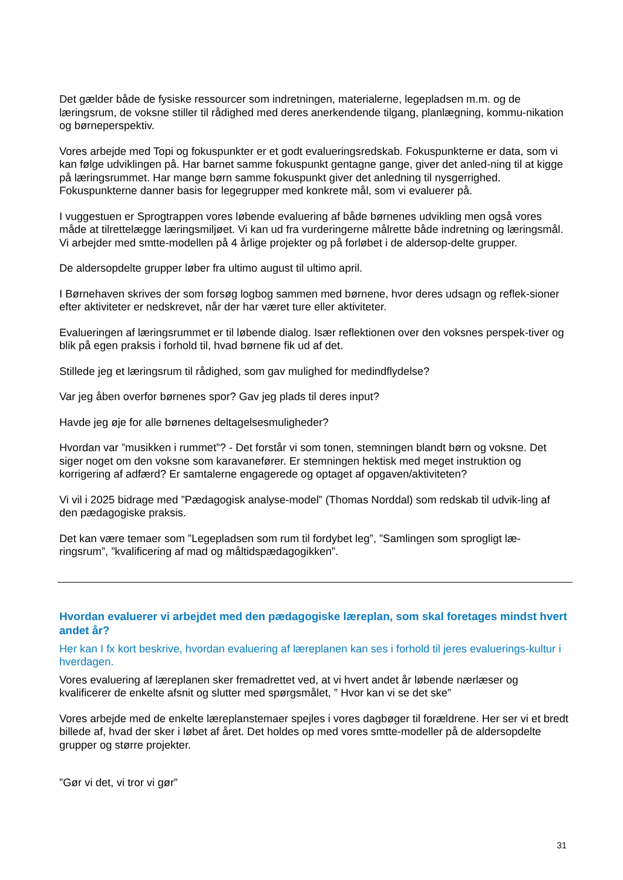Det gælder både de fysiske ressourcer som indretningen, materialerne, legepladsen m.m. og de læringsrum, de voksne stiller til rådighed med deres anerkendende tilgang, planlægning, kommu-nikation og børneperspektiv.
Vores arbejde med Topi og fokuspunkter er et godt evalueringsredskab. Fokuspunkterne er data, som vi kan følge udviklingen på. Har barnet samme fokuspunkt gentagne gange, giver det anled-ning til at kigge på læringsrummet. Har mange børn samme fokuspunkt giver det anledning til nysgerrighed. Fokuspunkterne danner basis for legegrupper med konkrete mål, som vi evaluerer på.
I vuggestuen er Sprogtrappen vores løbende evaluering af både børnenes udvikling men også vores måde at tilrettelægge læringsmiljøet. Vi kan ud fra vurderingerne målrette både indretning og læringsmål. Vi arbejder med smtte-modellen på 4 årlige projekter og på forløbet i de aldersop-delte grupper.
De aldersopdelte grupper løber fra ultimo august til ultimo april.
I Børnehaven skrives der som forsøg logbog sammen med børnene, hvor deres udsagn og reflek-sioner efter aktiviteter er nedskrevet, når der har været ture eller aktiviteter.
Evalueringen af læringsrummet er til løbende dialog. Især reflektionen over den voksnes perspek-tiver og blik på egen praksis i forhold til, hvad børnene fik ud af det.
Stillede jeg et læringsrum til rådighed, som gav mulighed for medindflydelse?
Var jeg åben overfor børnenes spor? Gav jeg plads til deres input?
Havde jeg øje for alle børnenes deltagelsesmuligheder?
Hvordan var ”musikken i rummet”? - Det forstår vi som tonen, stemningen blandt børn og voksne. Det siger noget om den voksne som karavanefører. Er stemningen hektisk med meget instruktion og korrigering af adfærd? Er samtalerne engagerede og optaget af opgaven/aktiviteten?
Vi vil i 2025 bidrage med ”Pædagogisk analyse-model” (Thomas Norddal) som redskab til udvik-ling af den pædagogiske praksis.
Det kan være temaer som ”Legepladsen som rum til fordybet leg”, ”Samlingen som sprogligt læ-ringsrum”, ”kvalificering af mad og måltidspædagogikken”.
Hvordan evaluerer vi arbejdet med den pædagogiske læreplan, som skal foretages mindst hvert andet år?
Her kan I fx kort beskrive, hvordan evaluering af læreplanen kan ses i forhold til jeres evaluerings-kultur i hverdagen.
Vores evaluering af læreplanen sker fremadrettet ved, at vi hvert andet år løbende nærlæser og kvalificerer de enkelte afsnit og slutter med spørgsmålet, ” Hvor kan vi se det ske”
Vores arbejde med de enkelte læreplanstemaer spejles i vores dagbøger til forældrene. Her ser vi et bredt billede af, hvad der sker i løbet af året. Det holdes op med vores smtte-modeller på de aldersopdelte grupper og større projekter.
”Gør vi det, vi tror vi gør”
31